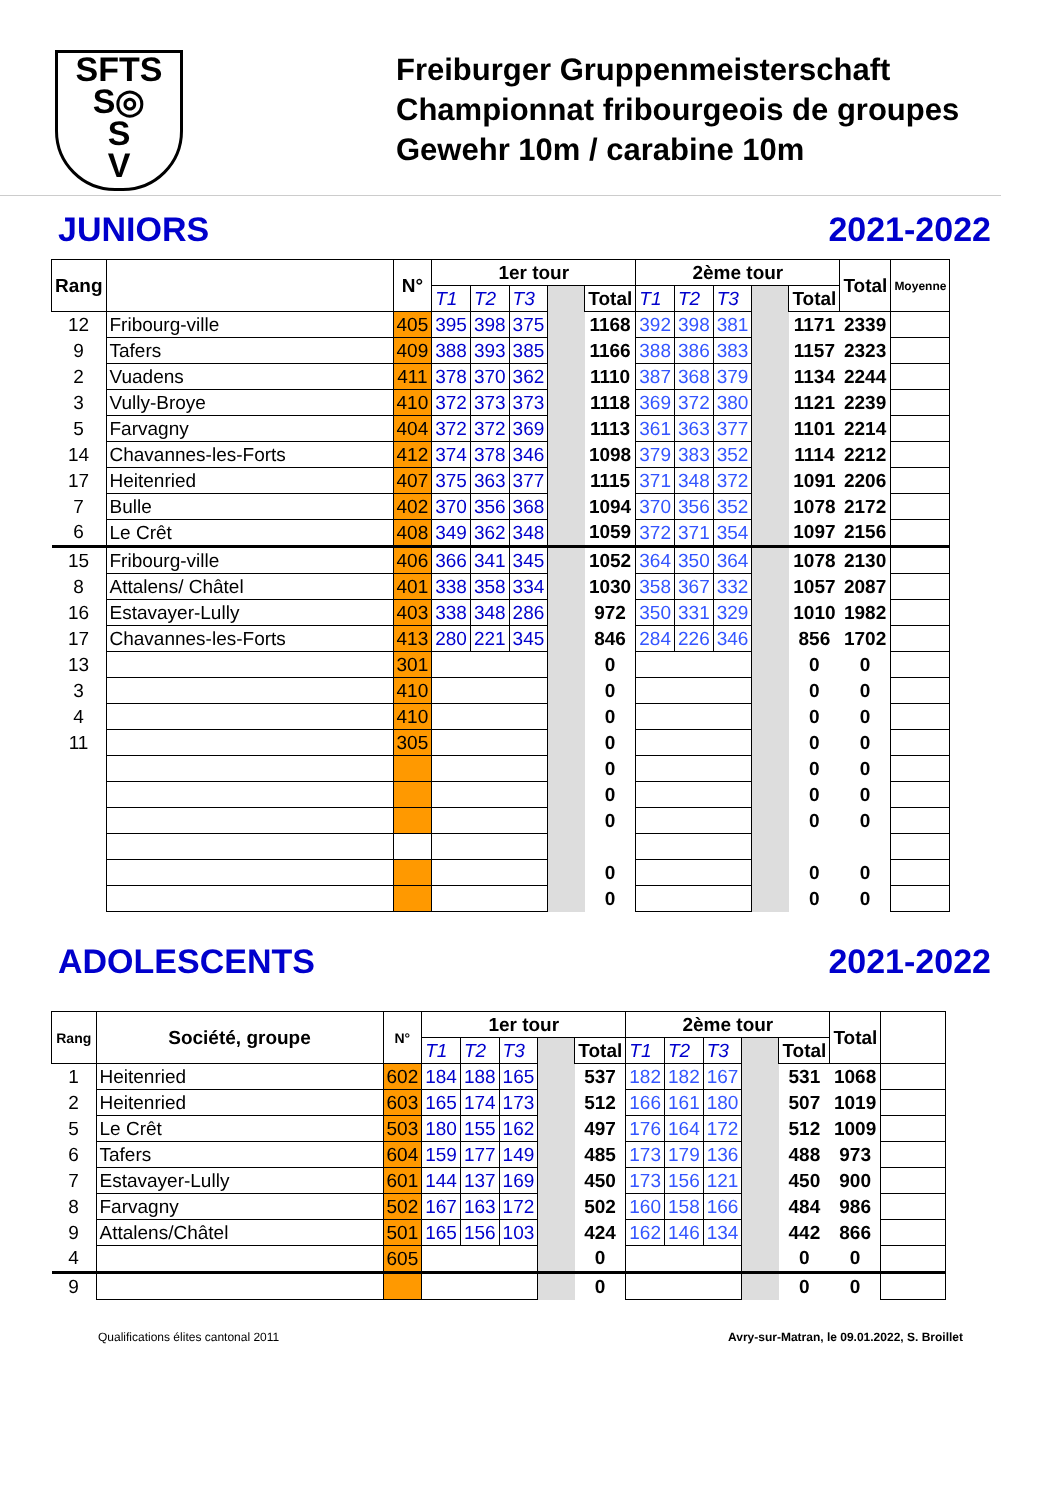SFTS
S◎
S
V
Freiburger Gruppenmeisterschaft
Championnat fribourgeois de groupes
Gewehr 10m / carabine 10m
JUNIORS 2021-2022
| Rang | | N° | 1er tour | | | | | 2ème tour | | | | | Total | Moyenne |
| --- | --- | --- | --- | --- | --- | --- | --- | --- | --- | --- | --- | --- | --- | --- |
| | | | T1 | T2 | T3 | | Total | T1 | T2 | T3 | | Total | | |
| 12 | Fribourg-ville | 405 | 395 | 398 | 375 | | 1168 | 392 | 398 | 381 | | 1171 | 2339 | |
| 9 | Tafers | 409 | 388 | 393 | 385 | | 1166 | 388 | 386 | 383 | | 1157 | 2323 | |
| 2 | Vuadens | 411 | 378 | 370 | 362 | | 1110 | 387 | 368 | 379 | | 1134 | 2244 | |
| 3 | Vully-Broye | 410 | 372 | 373 | 373 | | 1118 | 369 | 372 | 380 | | 1121 | 2239 | |
| 5 | Farvagny | 404 | 372 | 372 | 369 | | 1113 | 361 | 363 | 377 | | 1101 | 2214 | |
| 14 | Chavannes-les-Forts | 412 | 374 | 378 | 346 | | 1098 | 379 | 383 | 352 | | 1114 | 2212 | |
| 17 | Heitenried | 407 | 375 | 363 | 377 | | 1115 | 371 | 348 | 372 | | 1091 | 2206 | |
| 7 | Bulle | 402 | 370 | 356 | 368 | | 1094 | 370 | 356 | 352 | | 1078 | 2172 | |
| 6 | Le Crêt | 408 | 349 | 362 | 348 | | 1059 | 372 | 371 | 354 | | 1097 | 2156 | |
| 15 | Fribourg-ville | 406 | 366 | 341 | 345 | | 1052 | 364 | 350 | 364 | | 1078 | 2130 | |
| 8 | Attalens/ Châtel | 401 | 338 | 358 | 334 | | 1030 | 358 | 367 | 332 | | 1057 | 2087 | |
| 16 | Estavayer-Lully | 403 | 338 | 348 | 286 | | 972 | 350 | 331 | 329 | | 1010 | 1982 | |
| 17 | Chavannes-les-Forts | 413 | 280 | 221 | 345 | | 846 | 284 | 226 | 346 | | 856 | 1702 | |
| 13 | | 301 | | | | | 0 | | | | | 0 | 0 | |
| 3 | | 410 | | | | | 0 | | | | | 0 | 0 | |
| 4 | | 410 | | | | | 0 | | | | | 0 | 0 | |
| 11 | | 305 | | | | | 0 | | | | | 0 | 0 | |
| | | | | | | | 0 | | | | | 0 | 0 | |
| | | | | | | | 0 | | | | | 0 | 0 | |
| | | | | | | | 0 | | | | | 0 | 0 | |
| | | | | | | | 0 | | | | | 0 | 0 | |
| | | | | | | | 0 | | | | | 0 | 0 | |
ADOLESCENTS 2021-2022
| Rang | Société, groupe | N° | 1er tour | | | | | 2ème tour | | | | | Total | |
| --- | --- | --- | --- | --- | --- | --- | --- | --- | --- | --- | --- | --- | --- | --- |
| | | | T1 | T2 | T3 | | Total | T1 | T2 | T3 | | Total | | |
| 1 | Heitenried | 602 | 184 | 188 | 165 | | 537 | 182 | 182 | 167 | | 531 | 1068 | |
| 2 | Heitenried | 603 | 165 | 174 | 173 | | 512 | 166 | 161 | 180 | | 507 | 1019 | |
| 5 | Le Crêt | 503 | 180 | 155 | 162 | | 497 | 176 | 164 | 172 | | 512 | 1009 | |
| 6 | Tafers | 604 | 159 | 177 | 149 | | 485 | 173 | 179 | 136 | | 488 | 973 | |
| 7 | Estavayer-Lully | 601 | 144 | 137 | 169 | | 450 | 173 | 156 | 121 | | 450 | 900 | |
| 8 | Farvagny | 502 | 167 | 163 | 172 | | 502 | 160 | 158 | 166 | | 484 | 986 | |
| 9 | Attalens/Châtel | 501 | 165 | 156 | 103 | | 424 | 162 | 146 | 134 | | 442 | 866 | |
| 4 | | 605 | | | | | 0 | | | | | 0 | 0 | |
| 9 | | | | | | | 0 | | | | | 0 | 0 | |
Qualifications élites cantonal 2011 Avry-sur-Matran, le 09.01.2022, S. Broillet